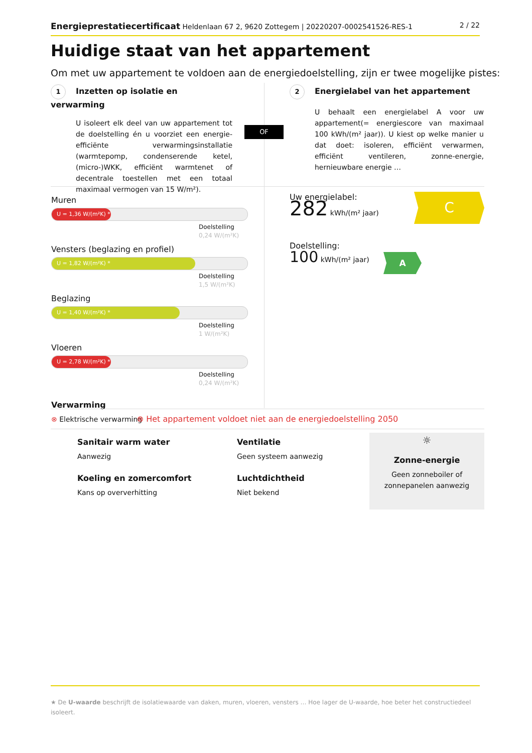Energieprestatiecertificaat Heldenlaan 67 2, 9620 Zottegem | 20220207-0002541526-RES-1 2 / 22
Huidige staat van het appartement
Om met uw appartement te voldoen aan de energiedoelstelling, zijn er twee mogelijke pistes:
1 Inzetten op isolatie en verwarming
U isoleert elk deel van uw appartement tot de doelstelling én u voorziet een energie-efficiënte verwarmingsinstallatie (warmtepomp, condenserende ketel, (micro-)WKK, efficiënt warmtenet of decentrale toestellen met een totaal maximaal vermogen van 15 W/m²).
OF
2 Energielabel van het appartement
U behaalt een energielabel A voor uw appartement(= energiescore van maximaal 100 kWh/(m² jaar)). U kiest op welke manier u dat doet: isoleren, efficiënt verwarmen, efficiënt ventileren, zonne-energie, hernieuwbare energie …
Muren
U = 1,36 W/(m²K) *
Doelstelling
0,24 W/(m²K)
Vensters (beglazing en profiel)
U = 1,82 W/(m²K) *
Doelstelling
1,5 W/(m²K)
Beglazing
U = 1,40 W/(m²K) *
Doelstelling
1 W/(m²K)
Vloeren
U = 2,78 W/(m²K) *
Doelstelling
0,24 W/(m²K)
Verwarming
⊗ Elektrische verwarming
Uw energielabel:
282 kWh/(m² jaar)
C
Doelstelling:
100 kWh/(m² jaar)
A
⊗ Het appartement voldoet niet aan de energiedoelstelling 2050
Sanitair warm water
Aanwezig
Koeling en zomercomfort
Kans op oververhitting
Ventilatie
Geen systeem aanwezig
Luchtdichtheid
Niet bekend
☼
Zonne-energie
Geen zonneboiler of zonnepanelen aanwezig
★ De U-waarde beschrijft de isolatiewaarde van daken, muren, vloeren, vensters … Hoe lager de U-waarde, hoe beter het constructiedeel isoleert.